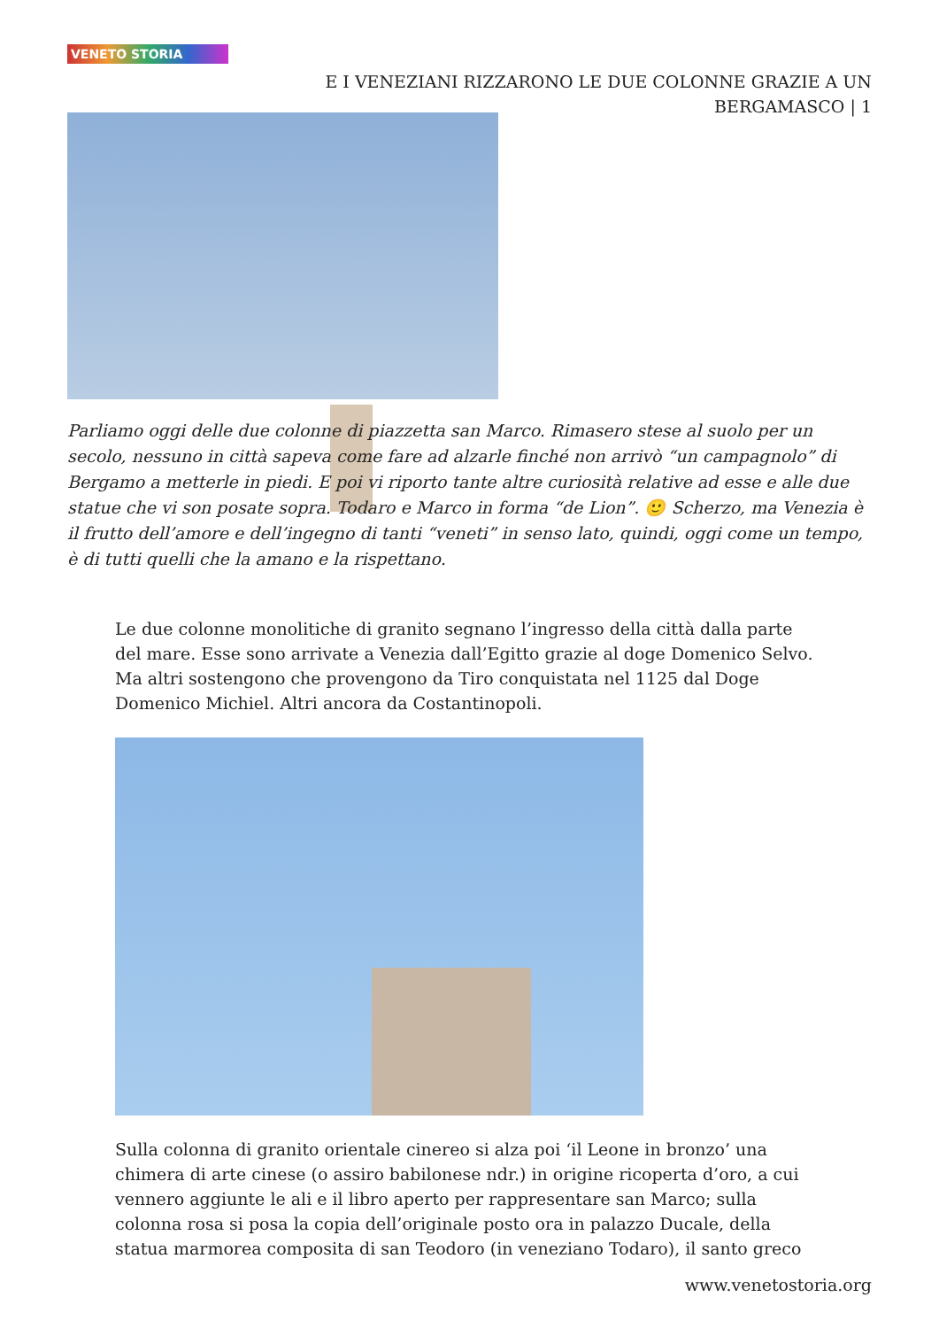VENETO STORIA
E I VENEZIANI RIZZARONO LE DUE COLONNE GRAZIE A UN BERGAMASCO | 1
Parliamo oggi delle due colonne di piazzetta san Marco. Rimasero stese al suolo per un secolo, nessuno in città sapeva come fare ad alzarle finché non arrivò “un campagnolo” di Bergamo a metterle in piedi. E poi vi riporto tante altre curiosità relative ad esse e alle due statue che vi son posate sopra. Todaro e Marco in forma “de Lion”. 🙂 Scherzo, ma Venezia è il frutto dell’amore e dell’ingegno di tanti “veneti” in senso lato, quindi, oggi come un tempo, è di tutti quelli che la amano e la rispettano.
Le due colonne monolitiche di granito segnano l’ingresso della città dalla parte del mare. Esse sono arrivate a Venezia dall’Egitto grazie al doge Domenico Selvo. Ma altri sostengono che provengono da Tiro conquistata nel 1125 dal Doge Domenico Michiel. Altri ancora da Costantinopoli.
Sulla colonna di granito orientale cinereo si alza poi ‘il Leone in bronzo’ una chimera di arte cinese (o assiro babilonese ndr.) in origine ricoperta d’oro, a cui vennero aggiunte le ali e il libro aperto per rappresentare san Marco; sulla colonna rosa si posa la copia dell’originale posto ora in palazzo Ducale, della statua marmorea composita di san Teodoro (in veneziano Todaro), il santo greco
www.venetostoria.org